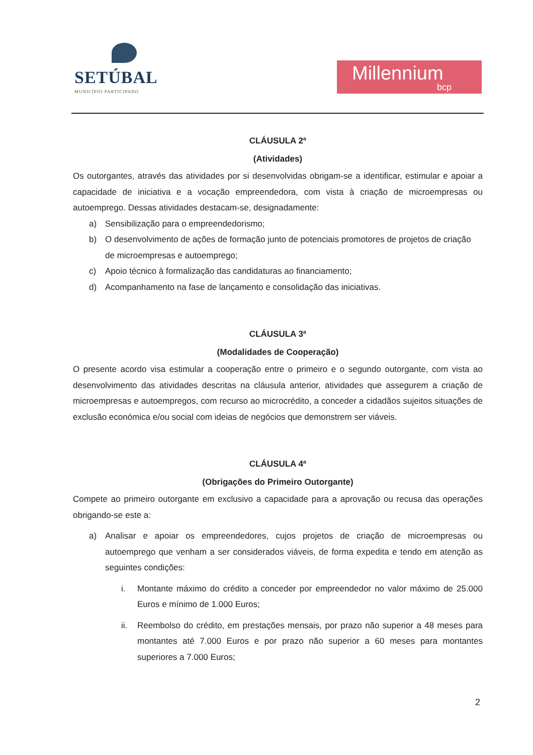SETÚBAL
MUNICÍPIO PARTICIPADO
Millennium
bcp
CLÁUSULA 2ª
(Atividades)
Os outorgantes, através das atividades por si desenvolvidas obrigam-se a identificar, estimular e apoiar a capacidade de iniciativa e a vocação empreendedora, com vista à criação de microempresas ou autoemprego. Dessas atividades destacam-se, designadamente:
a) Sensibilização para o empreendedorismo;
b) O desenvolvimento de ações de formação junto de potenciais promotores de projetos de criação de microempresas e autoemprego;
c) Apoio técnico à formalização das candidaturas ao financiamento;
d) Acompanhamento na fase de lançamento e consolidação das iniciativas.
CLÁUSULA 3ª
(Modalidades de Cooperação)
O presente acordo visa estimular a cooperação entre o primeiro e o segundo outorgante, com vista ao desenvolvimento das atividades descritas na cláusula anterior, atividades que assegurem a criação de microempresas e autoempregos, com recurso ao microcrédito, a conceder a cidadãos sujeitos situações de exclusão económica e/ou social com ideias de negócios que demonstrem ser viáveis.
CLÁUSULA 4ª
(Obrigações do Primeiro Outorgante)
Compete ao primeiro outorgante em exclusivo a capacidade para a aprovação ou recusa das operações obrigando-se este a:
a) Analisar e apoiar os empreendedores, cujos projetos de criação de microempresas ou autoemprego que venham a ser considerados viáveis, de forma expedita e tendo em atenção as seguintes condições:
i. Montante máximo do crédito a conceder por empreendedor no valor máximo de 25.000 Euros e mínimo de 1.000 Euros;
ii. Reembolso do crédito, em prestações mensais, por prazo não superior a 48 meses para montantes até 7.000 Euros e por prazo não superior a 60 meses para montantes superiores a 7.000 Euros;
2